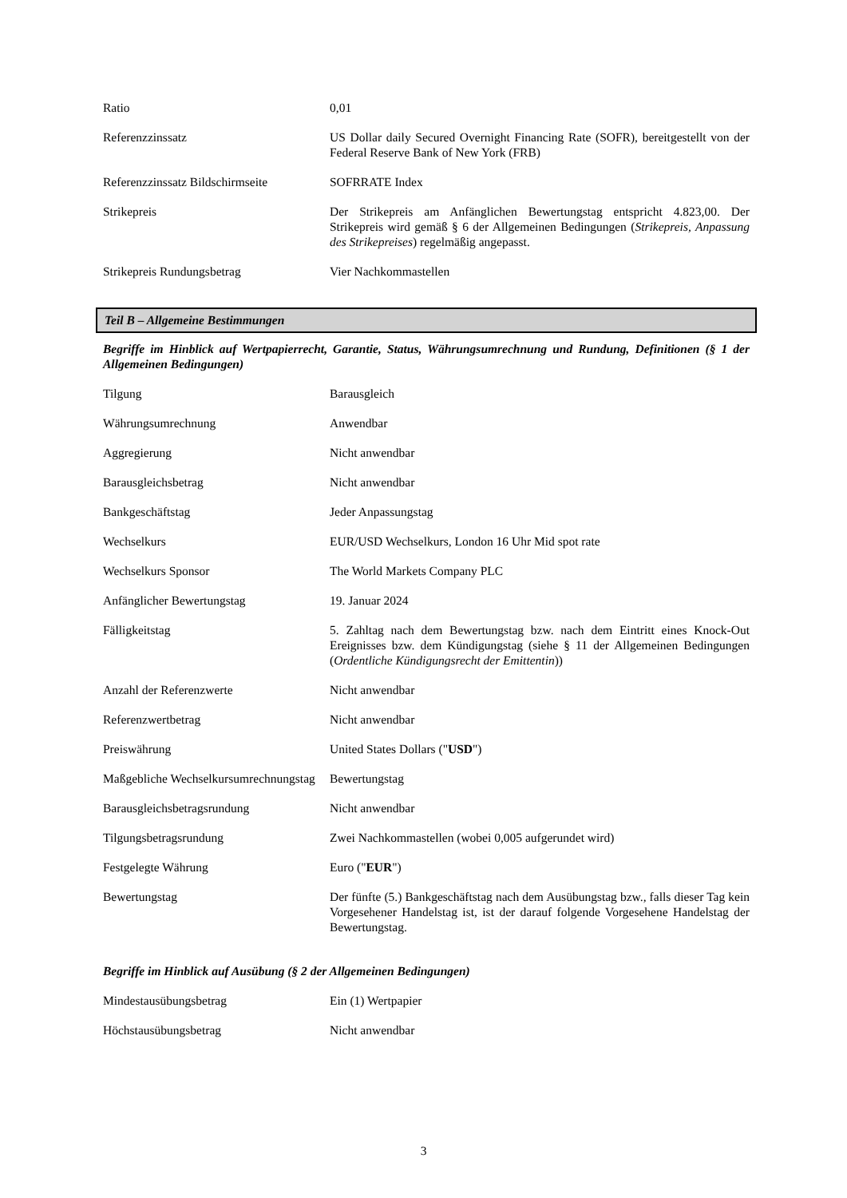| Ratio | 0,01 |
| Referenzzinssatz | US Dollar daily Secured Overnight Financing Rate (SOFR), bereitgestellt von der Federal Reserve Bank of New York (FRB) |
| Referenzzinssatz Bildschirmseite | SOFRRATE Index |
| Strikepreis | Der Strikepreis am Anfänglichen Bewertungstag entspricht 4.823,00. Der Strikepreis wird gemäß § 6 der Allgemeinen Bedingungen ( Strikepreis, Anpassung des Strikepreises ) regelmäßig angepasst. |
| Strikepreis Rundungsbetrag | Vier Nachkommastellen |
Teil B – Allgemeine Bestimmungen
Begriffe im Hinblick auf Wertpapierrecht, Garantie, Status, Währungsumrechnung und Rundung, Definitionen (§ 1 der Allgemeinen Bedingungen)
| Tilgung | Barausgleich |
| Währungsumrechnung | Anwendbar |
| Aggregierung | Nicht anwendbar |
| Barausgleichsbetrag | Nicht anwendbar |
| Bankgeschäftstag | Jeder Anpassungstag |
| Wechselkurs | EUR/USD Wechselkurs, London 16 Uhr Mid spot rate |
| Wechselkurs Sponsor | The World Markets Company PLC |
| Anfänglicher Bewertungstag | 19. Januar 2024 |
| Fälligkeitstag | 5. Zahltag nach dem Bewertungstag bzw. nach dem Eintritt eines Knock-Out Ereignisses bzw. dem Kündigungstag (siehe § 11 der Allgemeinen Bedingungen ( Ordentliche Kündigungsrecht der Emittentin )) |
| Anzahl der Referenzwerte | Nicht anwendbar |
| Referenzwertbetrag | Nicht anwendbar |
| Preiswährung | United States Dollars (" USD ") |
| Maßgebliche Wechselkursumrechnungstag | Bewertungstag |
| Barausgleichsbetragsrundung | Nicht anwendbar |
| Tilgungsbetragsrundung | Zwei Nachkommastellen (wobei 0,005 aufgerundet wird) |
| Festgelegte Währung | Euro (" EUR ") |
| Bewertungstag | Der fünfte (5.) Bankgeschäftstag nach dem Ausübungstag bzw., falls dieser Tag kein Vorgesehener Handelstag ist, ist der darauf folgende Vorgesehene Handelstag der Bewertungstag. |
Begriffe im Hinblick auf Ausübung (§ 2 der Allgemeinen Bedingungen)
| Mindestausübungsbetrag | Ein (1) Wertpapier |
| Höchstausübungsbetrag | Nicht anwendbar |
3